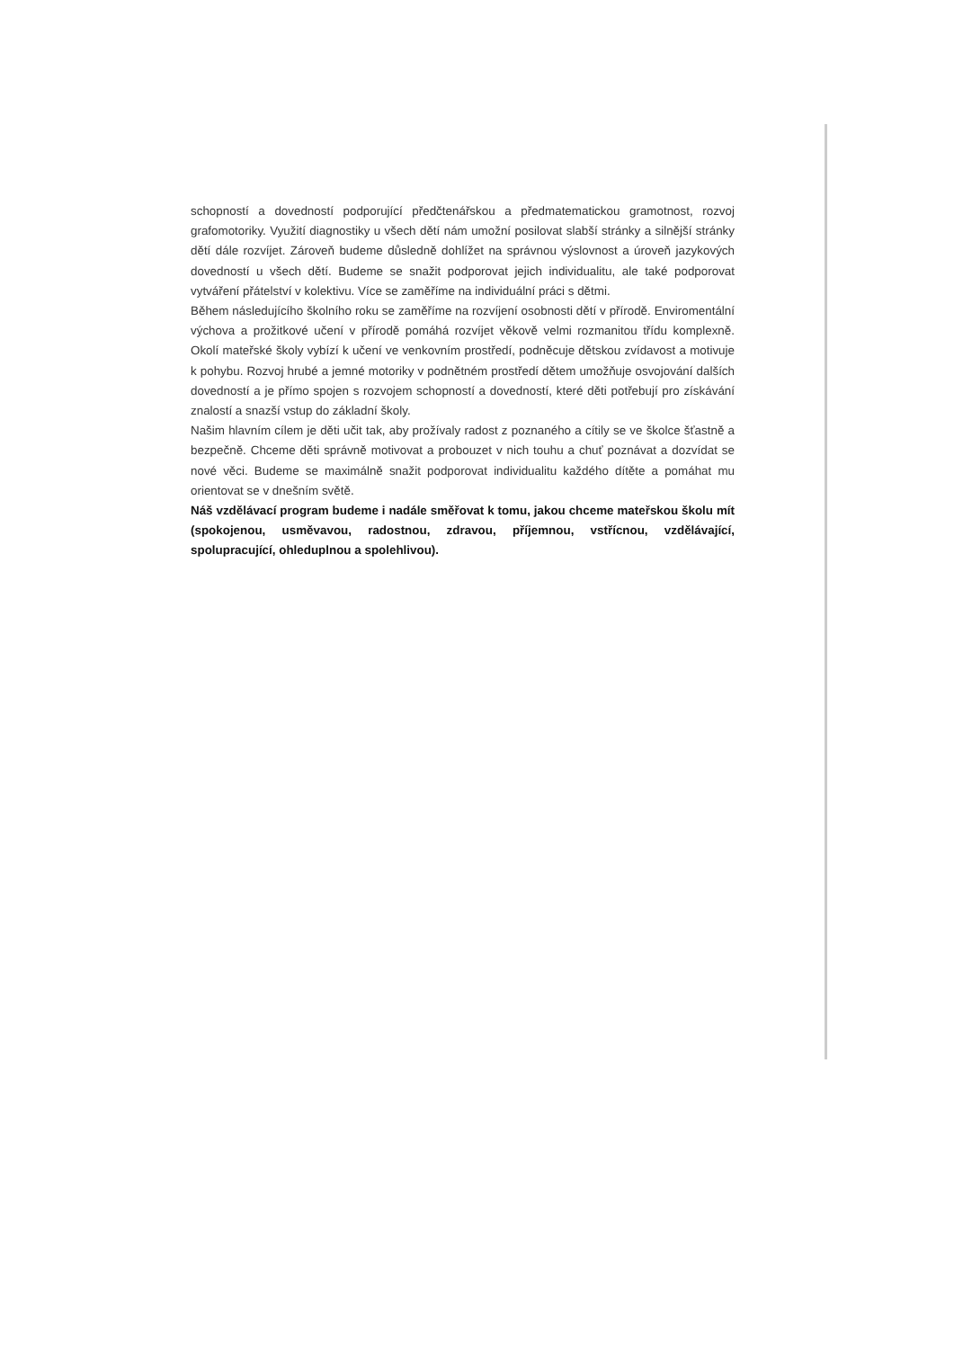schopností a dovedností podporující předčtenářskou a předmatematickou gramotnost, rozvoj grafomotoriky. Využití diagnostiky u všech dětí nám umožní posilovat slabší stránky a silnější stránky dětí dále rozvíjet. Zároveň budeme důsledně dohlížet na správnou výslovnost a úroveň jazykových dovedností u všech dětí. Budeme se snažit podporovat jejich individualitu, ale také podporovat vytváření přátelství v kolektivu. Více se zaměříme na individuální práci s dětmi.
Během následujícího školního roku se zaměříme na rozvíjení osobnosti dětí v přírodě. Enviromentální výchova a prožitkové učení v přírodě pomáhá rozvíjet věkově velmi rozmanitou třídu komplexně. Okolí mateřské školy vybízí k učení ve venkovním prostředí, podněcuje dětskou zvídavost a motivuje k pohybu. Rozvoj hrubé a jemné motoriky v podnětném prostředí dětem umožňuje osvojování dalších dovedností a je přímo spojen s rozvojem schopností a dovedností, které děti potřebují pro získávání znalostí a snazší vstup do základní školy.
Našim hlavním cílem je děti učit tak, aby prožívaly radost z poznaného a cítily se ve školce šťastně a bezpečně. Chceme děti správně motivovat a probouzet v nich touhu a chuť poznávat a dozvídat se nové věci. Budeme se maximálně snažit podporovat individualitu každého dítěte a pomáhat mu orientovat se v dnešním světě.
Náš vzdělávací program budeme i nadále směřovat k tomu, jakou chceme mateřskou školu mít (spokojenou, usměvavou, radostnou, zdravou, příjemnou, vstřícnou, vzdělávající, spolupracující, ohleduplnou a spolehlivou).